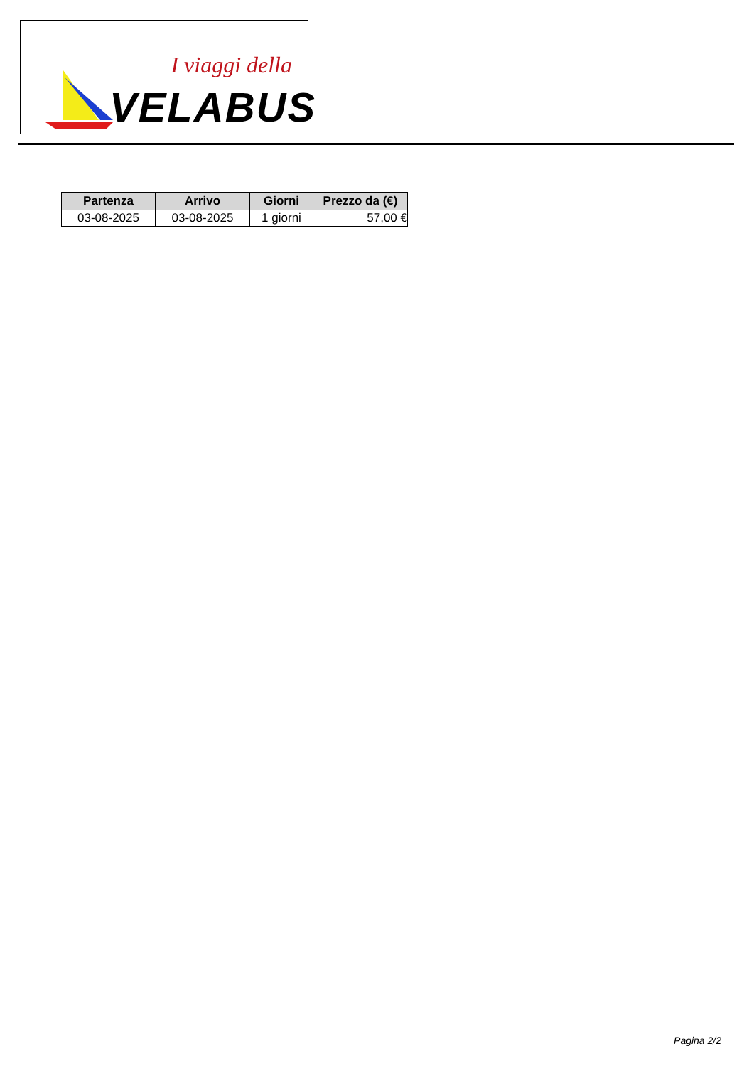I viaggi della
VELABUS
| Partenza | Arrivo | Giorni | Prezzo da (€) |
| --- | --- | --- | --- |
| 03-08-2025 | 03-08-2025 | 1 giorni | 57,00 € |
Pagina 2/2